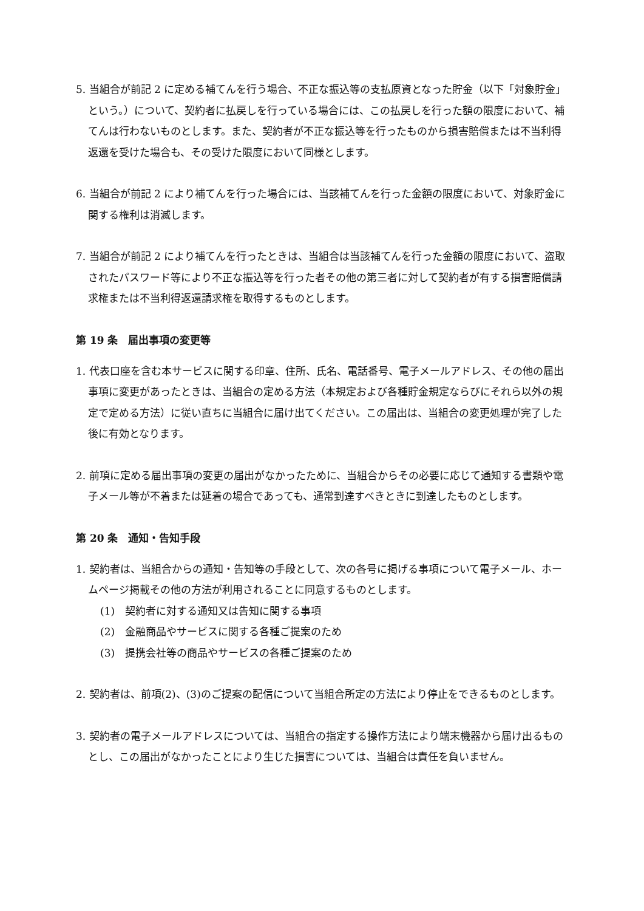5. 当組合が前記 2 に定める補てんを行う場合、不正な振込等の支払原資となった貯金（以下「対象貯金」という。）について、契約者に払戻しを行っている場合には、この払戻しを行った額の限度において、補てんは行わないものとします。また、契約者が不正な振込等を行ったものから損害賠償または不当利得返還を受けた場合も、その受けた限度において同様とします。
6. 当組合が前記 2 により補てんを行った場合には、当該補てんを行った金額の限度において、対象貯金に関する権利は消滅します。
7. 当組合が前記 2 により補てんを行ったときは、当組合は当該補てんを行った金額の限度において、盗取されたパスワード等により不正な振込等を行った者その他の第三者に対して契約者が有する損害賠償請求権または不当利得返還請求権を取得するものとします。
第 19 条　届出事項の変更等
1. 代表口座を含む本サービスに関する印章、住所、氏名、電話番号、電子メールアドレス、その他の届出事項に変更があったときは、当組合の定める方法（本規定および各種貯金規定ならびにそれら以外の規定で定める方法）に従い直ちに当組合に届け出てください。この届出は、当組合の変更処理が完了した後に有効となります。
2. 前項に定める届出事項の変更の届出がなかったために、当組合からその必要に応じて通知する書類や電子メール等が不着または延着の場合であっても、通常到達すべきときに到達したものとします。
第 20 条　通知・告知手段
1. 契約者は、当組合からの通知・告知等の手段として、次の各号に掲げる事項について電子メール、ホームページ掲載その他の方法が利用されることに同意するものとします。
(1)　契約者に対する通知又は告知に関する事項
(2)　金融商品やサービスに関する各種ご提案のため
(3)　提携会社等の商品やサービスの各種ご提案のため
2. 契約者は、前項(2)、(3)のご提案の配信について当組合所定の方法により停止をできるものとします。
3. 契約者の電子メールアドレスについては、当組合の指定する操作方法により端末機器から届け出るものとし、この届出がなかったことにより生じた損害については、当組合は責任を負いません。